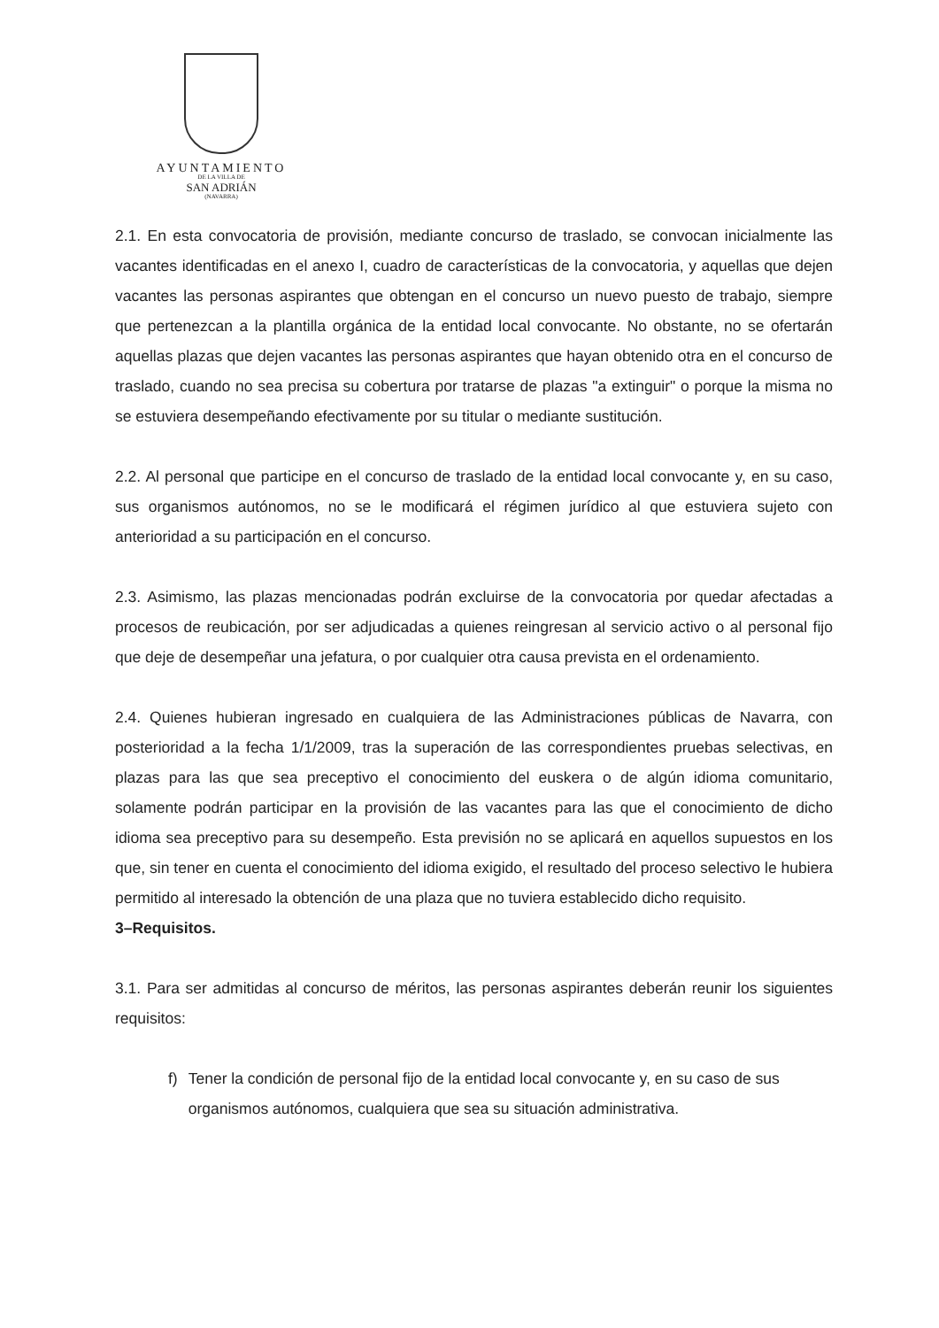AYUNTAMIENTO
DE LA VILLA DE
SAN ADRIÁN
(NAVARRA)
2.1. En esta convocatoria de provisión, mediante concurso de traslado, se convocan inicialmente las vacantes identificadas en el anexo I, cuadro de características de la convocatoria, y aquellas que dejen vacantes las personas aspirantes que obtengan en el concurso un nuevo puesto de trabajo, siempre que pertenezcan a la plantilla orgánica de la entidad local convocante. No obstante, no se ofertarán aquellas plazas que dejen vacantes las personas aspirantes que hayan obtenido otra en el concurso de traslado, cuando no sea precisa su cobertura por tratarse de plazas "a extinguir" o porque la misma no se estuviera desempeñando efectivamente por su titular o mediante sustitución.
2.2. Al personal que participe en el concurso de traslado de la entidad local convocante y, en su caso, sus organismos autónomos, no se le modificará el régimen jurídico al que estuviera sujeto con anterioridad a su participación en el concurso.
2.3. Asimismo, las plazas mencionadas podrán excluirse de la convocatoria por quedar afectadas a procesos de reubicación, por ser adjudicadas a quienes reingresan al servicio activo o al personal fijo que deje de desempeñar una jefatura, o por cualquier otra causa prevista en el ordenamiento.
2.4. Quienes hubieran ingresado en cualquiera de las Administraciones públicas de Navarra, con posterioridad a la fecha 1/1/2009, tras la superación de las correspondientes pruebas selectivas, en plazas para las que sea preceptivo el conocimiento del euskera o de algún idioma comunitario, solamente podrán participar en la provisión de las vacantes para las que el conocimiento de dicho idioma sea preceptivo para su desempeño. Esta previsión no se aplicará en aquellos supuestos en los que, sin tener en cuenta el conocimiento del idioma exigido, el resultado del proceso selectivo le hubiera permitido al interesado la obtención de una plaza que no tuviera establecido dicho requisito.
3–Requisitos.
3.1. Para ser admitidas al concurso de méritos, las personas aspirantes deberán reunir los siguientes requisitos:
f) Tener la condición de personal fijo de la entidad local convocante y, en su caso de sus organismos autónomos, cualquiera que sea su situación administrativa.